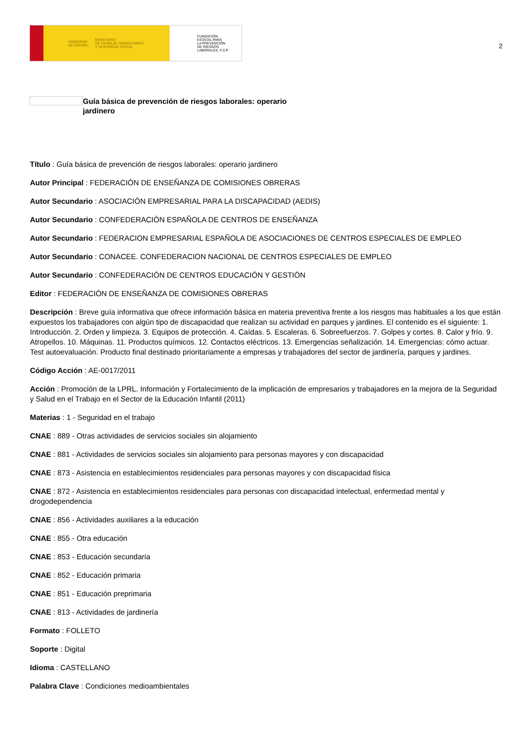GOBIERNO
DE ESPAÑA MINISTERIO
DE TRABAJO, MIGRACIONES
Y SEGURIDAD SOCIAL
FUNDACIÓN
ESTATAL PARA
LA PREVENCIÓN
DE RIESGOS
LABORALES, F.S.P.
2
Guía básica de prevención de riesgos laborales: operario jardinero
Título : Guía básica de prevención de riesgos laborales: operario jardinero
Autor Principal : FEDERACIÓN DE ENSEÑANZA DE COMISIONES OBRERAS
Autor Secundario : ASOCIACIÓN EMPRESARIAL PARA LA DISCAPACIDAD (AEDIS)
Autor Secundario : CONFEDERACIÓN ESPAÑOLA DE CENTROS DE ENSEÑANZA
Autor Secundario : FEDERACION EMPRESARIAL ESPAÑOLA DE ASOCIACIONES DE CENTROS ESPECIALES DE EMPLEO
Autor Secundario : CONACEE. CONFEDERACION NACIONAL DE CENTROS ESPECIALES DE EMPLEO
Autor Secundario : CONFEDERACIÓN DE CENTROS EDUCACIÓN Y GESTIÓN
Editor : FEDERACIÓN DE ENSEÑANZA DE COMISIONES OBRERAS
Descripción : Breve guía informativa que ofrece información básica en materia preventiva frente a los riesgos mas habituales a los que están expuestos los trabajadores con algún tipo de discapacidad que realizan su actividad en parques y jardines. El contenido es el siguiente: 1. Introducción. 2. Orden y limpieza. 3. Equipos de protección. 4. Caídas. 5. Escaleras. 6. Sobreefuerzos. 7. Golpes y cortes. 8. Calor y frío. 9. Atropellos. 10. Máquinas. 11. Productos químicos. 12. Contactos eléctricos. 13. Emergencias señalización. 14. Emergencias: cómo actuar. Test autoevaluación. Producto final destinado prioritariamente a empresas y trabajadores del sector de jardinería, parques y jardines.
Código Acción : AE-0017/2011
Acción : Promoción de la LPRL. Información y Fortalecimiento de la implicación de empresarios y trabajadores en la mejora de la Seguridad y Salud en el Trabajo en el Sector de la Educación Infantil (2011)
Materias : 1 - Seguridad en el trabajo
CNAE : 889 - Otras actividades de servicios sociales sin alojamiento
CNAE : 881 - Actividades de servicios sociales sin alojamiento para personas mayores y con discapacidad
CNAE : 873 - Asistencia en establecimientos residenciales para personas mayores y con discapacidad física
CNAE : 872 - Asistencia en establecimientos residenciales para personas con discapacidad intelectual, enfermedad mental y drogodependencia
CNAE : 856 - Actividades auxiliares a la educación
CNAE : 855 - Otra educación
CNAE : 853 - Educación secundaria
CNAE : 852 - Educación primaria
CNAE : 851 - Educación preprimaria
CNAE : 813 - Actividades de jardinería
Formato : FOLLETO
Soporte : Digital
Idioma : CASTELLANO
Palabra Clave : Condiciones medioambientales